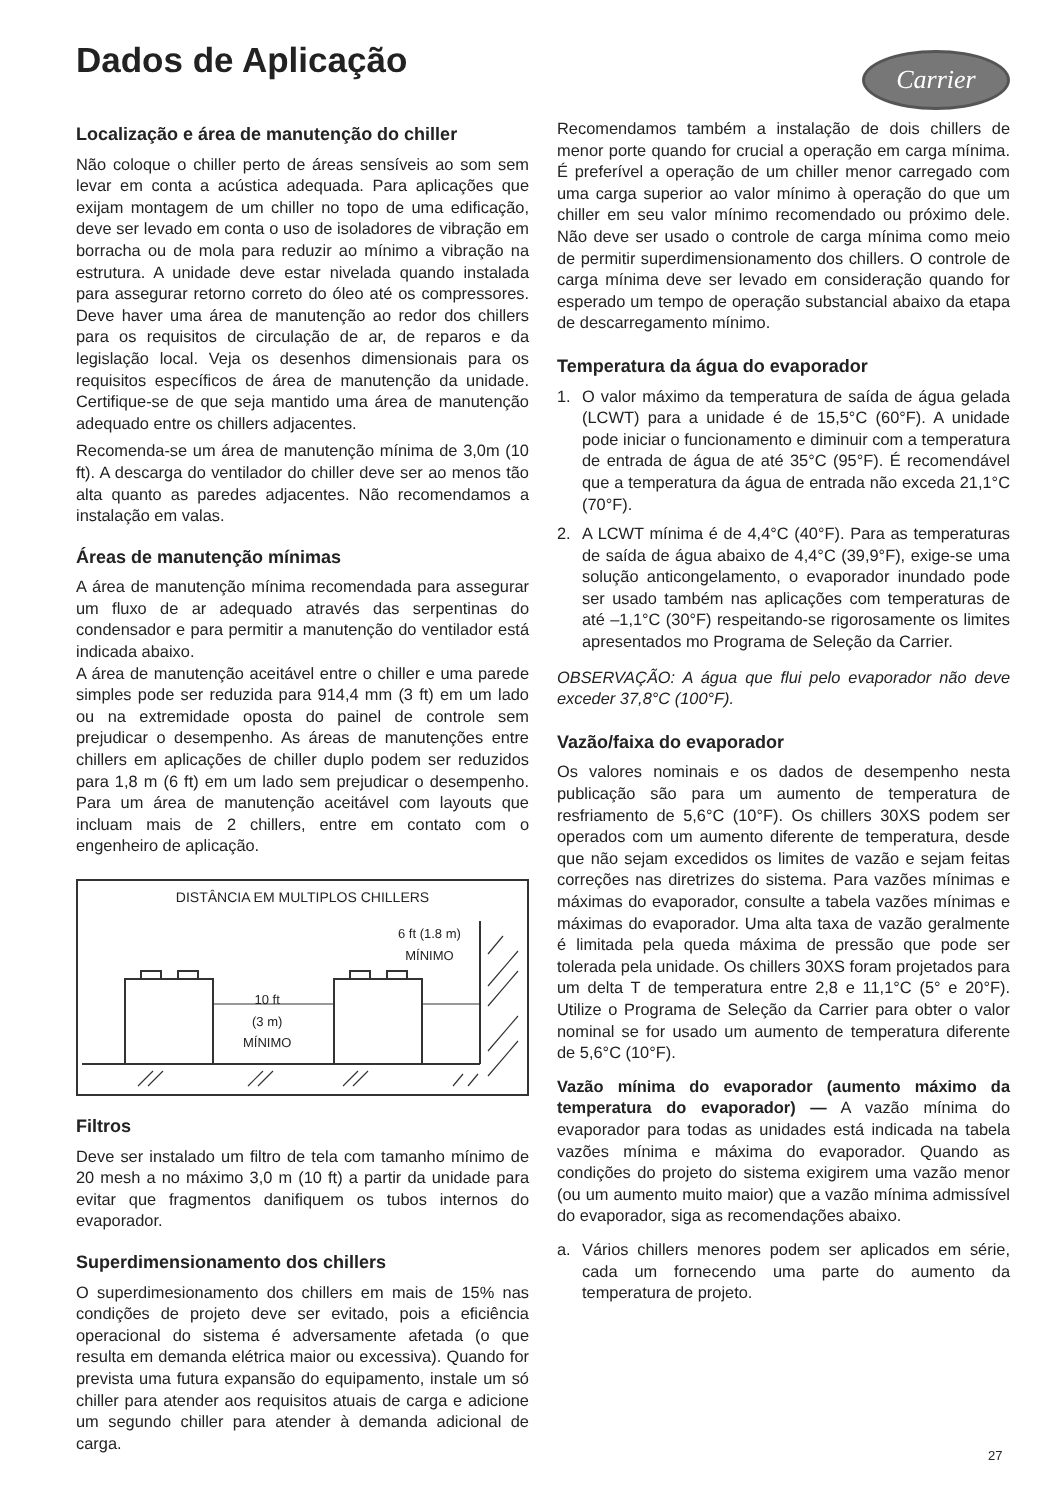Dados de Aplicação Carrier
Localização e área de manutenção do chiller
Não coloque o chiller perto de áreas sensíveis ao som sem levar em conta a acústica adequada. Para aplicações que exijam montagem de um chiller no topo de uma edificação, deve ser levado em conta o uso de isoladores de vibração em borracha ou de mola para reduzir ao mínimo a vibração na estrutura. A unidade deve estar nivelada quando instalada para assegurar retorno correto do óleo até os compressores. Deve haver uma área de manutenção ao redor dos chillers para os requisitos de circulação de ar, de reparos e da legislação local. Veja os desenhos dimensionais para os requisitos específicos de área de manutenção da unidade. Certifique-se de que seja mantido uma área de manutenção adequado entre os chillers adjacentes.
Recomenda-se um área de manutenção mínima de 3,0m (10 ft). A descarga do ventilador do chiller deve ser ao menos tão alta quanto as paredes adjacentes. Não recomendamos a instalação em valas.
Áreas de manutenção mínimas
A área de manutenção mínima recomendada para assegurar um fluxo de ar adequado através das serpentinas do condensador e para permitir a manutenção do ventilador está indicada abaixo.
A área de manutenção aceitável entre o chiller e uma parede simples pode ser reduzida para 914,4 mm (3 ft) em um lado ou na extremidade oposta do painel de controle sem prejudicar o desempenho. As áreas de manutenções entre chillers em aplicações de chiller duplo podem ser reduzidos para 1,8 m (6 ft) em um lado sem prejudicar o desempenho. Para um área de manutenção aceitável com layouts que incluam mais de 2 chillers, entre em contato com o engenheiro de aplicação.
DISTÂNCIA EM MULTIPLOS CHILLERS
6 ft (1.8 m)
MÍNIMO
10 ft
(3 m)
MÍNIMO
Filtros
Deve ser instalado um filtro de tela com tamanho mínimo de 20 mesh a no máximo 3,0 m (10 ft) a partir da unidade para evitar que fragmentos danifiquem os tubos internos do evaporador.
Superdimensionamento dos chillers
O superdimesionamento dos chillers em mais de 15% nas condições de projeto deve ser evitado, pois a eficiência operacional do sistema é adversamente afetada (o que resulta em demanda elétrica maior ou excessiva). Quando for prevista uma futura expansão do equipamento, instale um só chiller para atender aos requisitos atuais de carga e adicione um segundo chiller para atender à demanda adicional de carga.
Recomendamos também a instalação de dois chillers de menor porte quando for crucial a operação em carga mínima. É preferível a operação de um chiller menor carregado com uma carga superior ao valor mínimo à operação do que um chiller em seu valor mínimo recomendado ou próximo dele. Não deve ser usado o controle de carga mínima como meio de permitir superdimensionamento dos chillers. O controle de carga mínima deve ser levado em consideração quando for esperado um tempo de operação substancial abaixo da etapa de descarregamento mínimo.
Temperatura da água do evaporador
1. O valor máximo da temperatura de saída de água gelada (LCWT) para a unidade é de 15,5°C (60°F). A unidade pode iniciar o funcionamento e diminuir com a temperatura de entrada de água de até 35°C (95°F). É recomendável que a temperatura da água de entrada não exceda 21,1°C (70°F).
2. A LCWT mínima é de 4,4°C (40°F). Para as temperaturas de saída de água abaixo de 4,4°C (39,9°F), exige-se uma solução anticongelamento, o evaporador inundado pode ser usado também nas aplicações com temperaturas de até –1,1°C (30°F) respeitando-se rigorosamente os limites apresentados mo Programa de Seleção da Carrier.
OBSERVAÇÃO: A água que flui pelo evaporador não deve exceder 37,8°C (100°F).
Vazão/faixa do evaporador
Os valores nominais e os dados de desempenho nesta publicação são para um aumento de temperatura de resfriamento de 5,6°C (10°F). Os chillers 30XS podem ser operados com um aumento diferente de temperatura, desde que não sejam excedidos os limites de vazão e sejam feitas correções nas diretrizes do sistema. Para vazões mínimas e máximas do evaporador, consulte a tabela vazões mínimas e máximas do evaporador. Uma alta taxa de vazão geralmente é limitada pela queda máxima de pressão que pode ser tolerada pela unidade. Os chillers 30XS foram projetados para um delta T de temperatura entre 2,8 e 11,1°C (5° e 20°F). Utilize o Programa de Seleção da Carrier para obter o valor nominal se for usado um aumento de temperatura diferente de 5,6°C (10°F).
Vazão mínima do evaporador (aumento máximo da temperatura do evaporador) — A vazão mínima do evaporador para todas as unidades está indicada na tabela vazões mínima e máxima do evaporador. Quando as condições do projeto do sistema exigirem uma vazão menor (ou um aumento muito maior) que a vazão mínima admissível do evaporador, siga as recomendações abaixo.
a. Vários chillers menores podem ser aplicados em série, cada um fornecendo uma parte do aumento da temperatura de projeto.
27